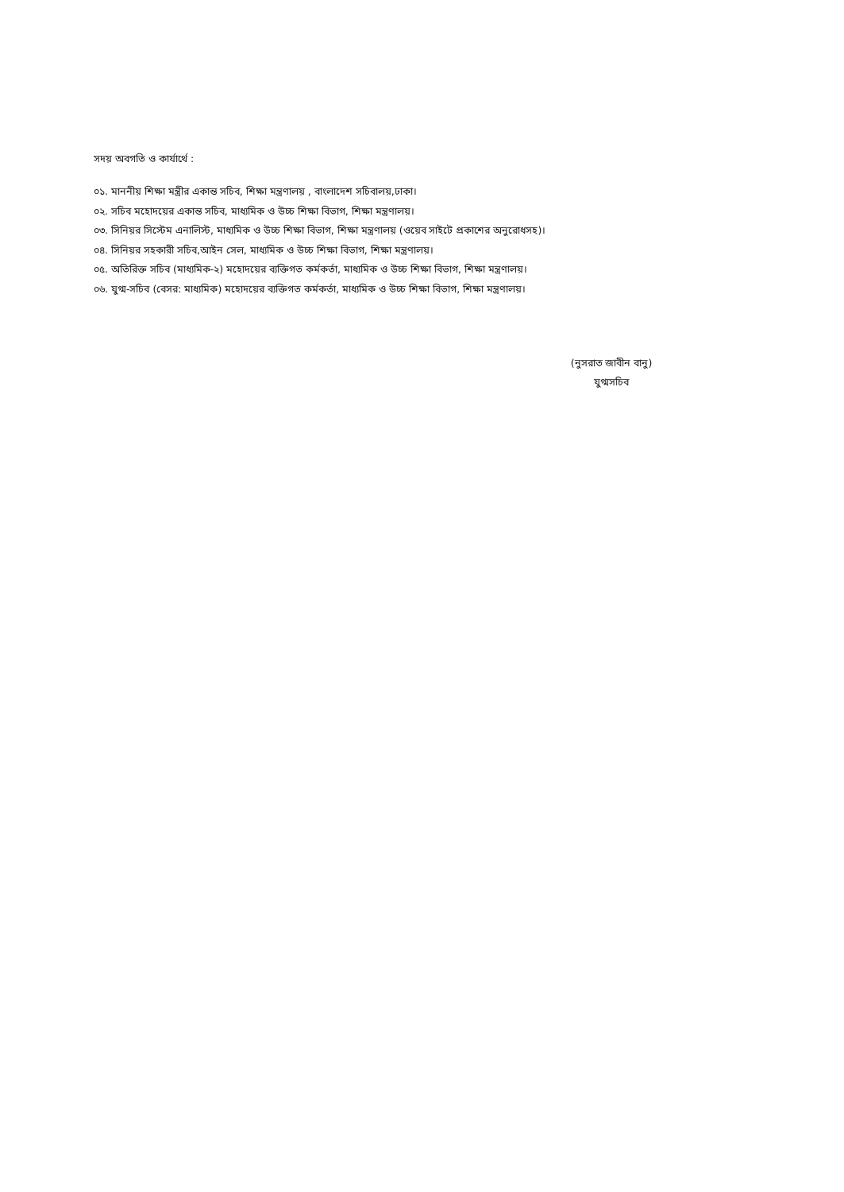সদয় অবগতি ও কার্যার্থে :
০১. মাননীয় শিক্ষা মন্ত্রীর একান্ত সচিব, শিক্ষা মন্ত্রণালয় , বাংলাদেশ সচিবালয়,ঢাকা।
০২. সচিব মহোদয়ের একান্ত সচিব, মাধ্যমিক ও উচ্চ শিক্ষা বিভাগ, শিক্ষা মন্ত্রণালয়।
০৩. সিনিয়র সিস্টেম এনালিস্ট, মাধ্যমিক ও উচ্চ শিক্ষা বিভাগ, শিক্ষা মন্ত্রণালয় (ওয়েব সাইটে প্রকাশের অনুরোধসহ)।
০৪. সিনিয়র সহকারী সচিব,আইন সেল, মাধ্যমিক ও উচ্চ শিক্ষা বিভাগ, শিক্ষা মন্ত্রণালয়।
০৫. অতিরিক্ত সচিব (মাধ্যমিক-২) মহোদয়ের ব্যক্তিগত কর্মকর্তা, মাধ্যমিক ও উচ্চ শিক্ষা বিভাগ, শিক্ষা মন্ত্রণালয়।
০৬. যুগ্ম-সচিব (বেসর: মাধ্যমিক) মহোদয়ের ব্যক্তিগত কর্মকর্তা, মাধ্যমিক ও উচ্চ শিক্ষা বিভাগ, শিক্ষা মন্ত্রণালয়।
(নুসরাত জাবীন বানু)
যুগ্মসচিব